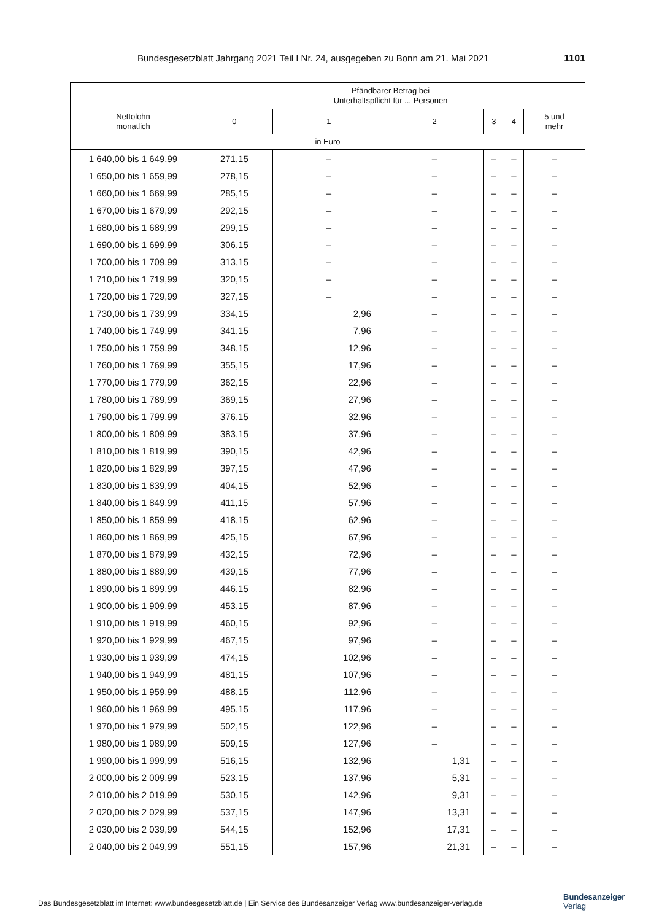Bundesgesetzblatt Jahrgang 2021 Teil I Nr. 24, ausgegeben zu Bonn am 21. Mai 2021 1101
| | Pfändbarer Betrag bei Unterhaltspflicht für ... Personen | | | | | |
| --- | --- | --- | --- | --- | --- | --- |
| Nettolohn monatlich | 0 | 1 | 2 | 3 | 4 | 5 und mehr |
| in Euro | | | | | | |
| 1 640,00 bis 1 649,99 | 271,15 | – | – | – | – | – |
| 1 650,00 bis 1 659,99 | 278,15 | – | – | – | – | – |
| 1 660,00 bis 1 669,99 | 285,15 | – | – | – | – | – |
| 1 670,00 bis 1 679,99 | 292,15 | – | – | – | – | – |
| 1 680,00 bis 1 689,99 | 299,15 | – | – | – | – | – |
| 1 690,00 bis 1 699,99 | 306,15 | – | – | – | – | – |
| 1 700,00 bis 1 709,99 | 313,15 | – | – | – | – | – |
| 1 710,00 bis 1 719,99 | 320,15 | – | – | – | – | – |
| 1 720,00 bis 1 729,99 | 327,15 | – | – | – | – | – |
| 1 730,00 bis 1 739,99 | 334,15 | 2,96 | – | – | – | – |
| 1 740,00 bis 1 749,99 | 341,15 | 7,96 | – | – | – | – |
| 1 750,00 bis 1 759,99 | 348,15 | 12,96 | – | – | – | – |
| 1 760,00 bis 1 769,99 | 355,15 | 17,96 | – | – | – | – |
| 1 770,00 bis 1 779,99 | 362,15 | 22,96 | – | – | – | – |
| 1 780,00 bis 1 789,99 | 369,15 | 27,96 | – | – | – | – |
| 1 790,00 bis 1 799,99 | 376,15 | 32,96 | – | – | – | – |
| 1 800,00 bis 1 809,99 | 383,15 | 37,96 | – | – | – | – |
| 1 810,00 bis 1 819,99 | 390,15 | 42,96 | – | – | – | – |
| 1 820,00 bis 1 829,99 | 397,15 | 47,96 | – | – | – | – |
| 1 830,00 bis 1 839,99 | 404,15 | 52,96 | – | – | – | – |
| 1 840,00 bis 1 849,99 | 411,15 | 57,96 | – | – | – | – |
| 1 850,00 bis 1 859,99 | 418,15 | 62,96 | – | – | – | – |
| 1 860,00 bis 1 869,99 | 425,15 | 67,96 | – | – | – | – |
| 1 870,00 bis 1 879,99 | 432,15 | 72,96 | – | – | – | – |
| 1 880,00 bis 1 889,99 | 439,15 | 77,96 | – | – | – | – |
| 1 890,00 bis 1 899,99 | 446,15 | 82,96 | – | – | – | – |
| 1 900,00 bis 1 909,99 | 453,15 | 87,96 | – | – | – | – |
| 1 910,00 bis 1 919,99 | 460,15 | 92,96 | – | – | – | – |
| 1 920,00 bis 1 929,99 | 467,15 | 97,96 | – | – | – | – |
| 1 930,00 bis 1 939,99 | 474,15 | 102,96 | – | – | – | – |
| 1 940,00 bis 1 949,99 | 481,15 | 107,96 | – | – | – | – |
| 1 950,00 bis 1 959,99 | 488,15 | 112,96 | – | – | – | – |
| 1 960,00 bis 1 969,99 | 495,15 | 117,96 | – | – | – | – |
| 1 970,00 bis 1 979,99 | 502,15 | 122,96 | – | – | – | – |
| 1 980,00 bis 1 989,99 | 509,15 | 127,96 | – | – | – | – |
| 1 990,00 bis 1 999,99 | 516,15 | 132,96 | 1,31 | – | – | – |
| 2 000,00 bis 2 009,99 | 523,15 | 137,96 | 5,31 | – | – | – |
| 2 010,00 bis 2 019,99 | 530,15 | 142,96 | 9,31 | – | – | – |
| 2 020,00 bis 2 029,99 | 537,15 | 147,96 | 13,31 | – | – | – |
| 2 030,00 bis 2 039,99 | 544,15 | 152,96 | 17,31 | – | – | – |
| 2 040,00 bis 2 049,99 | 551,15 | 157,96 | 21,31 | – | – | – |
Das Bundesgesetzblatt im Internet: www.bundesgesetzblatt.de | Ein Service des Bundesanzeiger Verlag www.bundesanzeiger-verlag.de
Bundesanzeiger
Verlag